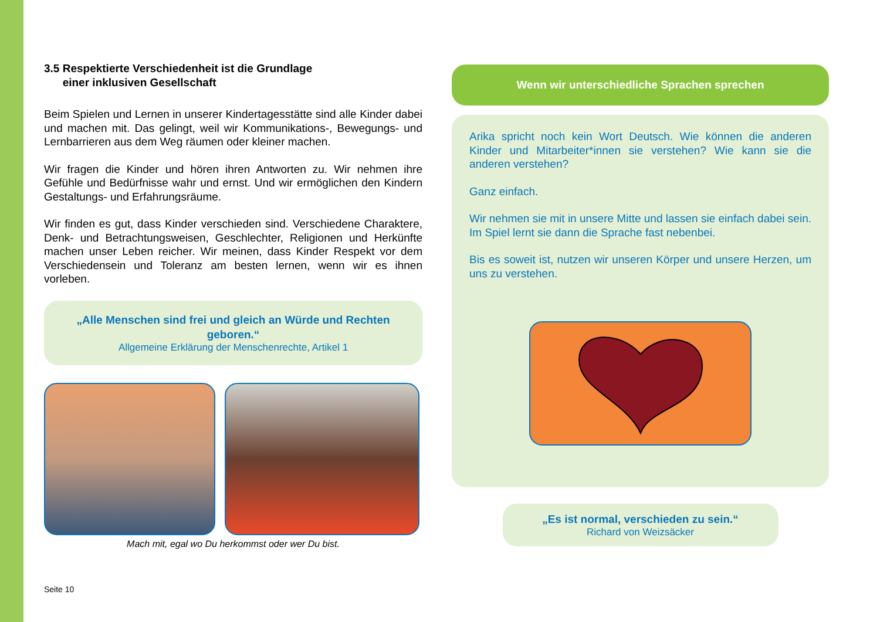3.5 Respektierte Verschiedenheit ist die Grundlage
einer inklusiven Gesellschaft
Beim Spielen und Lernen in unserer Kindertagesstätte sind alle Kinder dabei und machen mit. Das gelingt, weil wir Kommunikations-, Bewegungs- und Lernbarrieren aus dem Weg räumen oder kleiner machen.
Wir fragen die Kinder und hören ihren Antworten zu. Wir nehmen ihre Gefühle und Bedürfnisse wahr und ernst. Und wir ermöglichen den Kindern Gestaltungs- und Erfahrungsräume.
Wir finden es gut, dass Kinder verschieden sind. Verschiedene Charaktere, Denk- und Betrachtungsweisen, Geschlechter, Religionen und Herkünfte machen unser Leben reicher. Wir meinen, dass Kinder Respekt vor dem Verschiedensein und Toleranz am besten lernen, wenn wir es ihnen vorleben.
„Alle Menschen sind frei und gleich an Würde und Rechten geboren.“Allgemeine Erklärung der Menschenrechte, Artikel 1
Mach mit, egal wo Du herkommst oder wer Du bist.
Seite 10
Wenn wir unterschiedliche Sprachen sprechen
Arika spricht noch kein Wort Deutsch. Wie können die anderen Kinder und Mitarbeiter*innen sie verstehen? Wie kann sie die anderen verstehen?
Ganz einfach.
Wir nehmen sie mit in unsere Mitte und lassen sie einfach dabei sein. Im Spiel lernt sie dann die Sprache fast nebenbei.
Bis es soweit ist, nutzen wir unseren Körper und unsere Herzen, um uns zu verstehen.
„Es ist normal, verschieden zu sein.“Richard von Weizsäcker